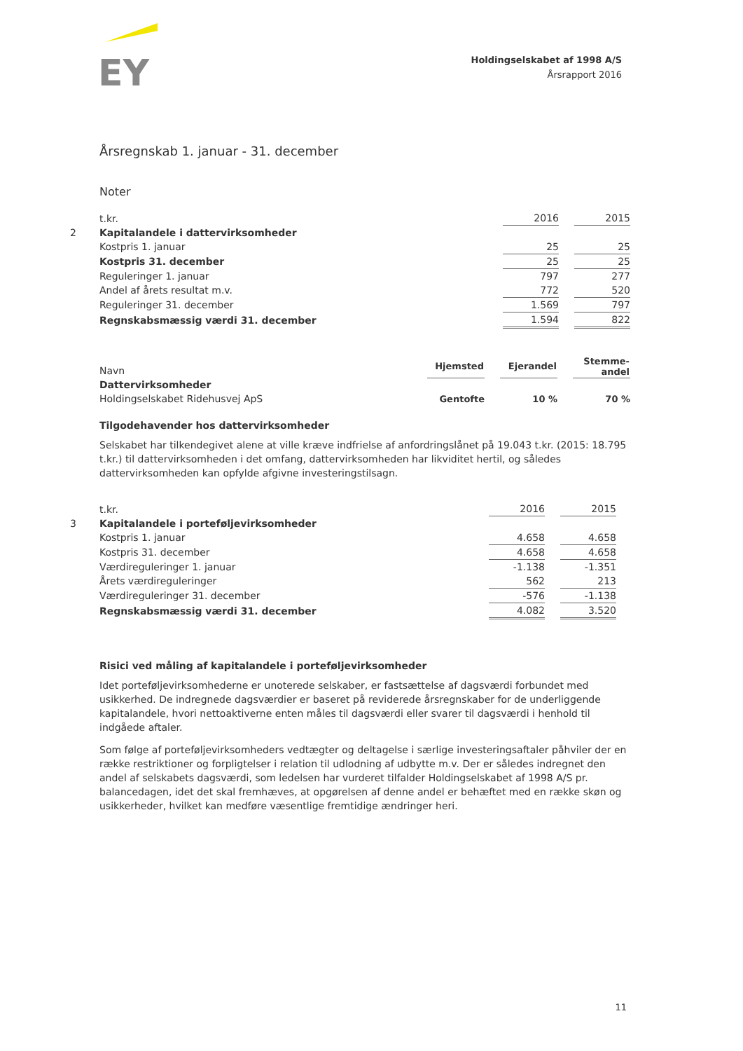EY
Holdingselskabet af 1998 A/S
Årsrapport 2016
Årsregnskab 1. januar - 31. december
Noter
| | t.kr. | 2016 | | 2015 |
| 2 | Kapitalandele i dattervirksomheder | | | |
| | Kostpris 1. januar | 25 | | 25 |
| | Kostpris 31. december | 25 | | 25 |
| | Reguleringer 1. januar | 797 | | 277 |
| | Andel af årets resultat m.v. | 772 | | 520 |
| | Reguleringer 31. december | 1.569 | | 797 |
| | Regnskabsmæssig værdi 31. december | 1.594 | | 822 |
| | Navn | Hjemsted | | Ejerandel | | Stemme- andel |
| | Dattervirksomheder | | | | | |
| | Holdingselskabet Ridehusvej ApS | Gentofte | | 10 % | | 70 % |
Tilgodehavender hos dattervirksomheder
Selskabet har tilkendegivet alene at ville kræve indfrielse af anfordringslånet på 19.043 t.kr. (2015: 18.795 t.kr.) til dattervirksomheden i det omfang, dattervirksomheden har likviditet hertil, og således dattervirksomheden kan opfylde afgivne investeringstilsagn.
| | t.kr. | 2016 | | 2015 |
| 3 | Kapitalandele i porteføljevirksomheder | | | |
| | Kostpris 1. januar | 4.658 | | 4.658 |
| | Kostpris 31. december | 4.658 | | 4.658 |
| | Værdireguleringer 1. januar | -1.138 | | -1.351 |
| | Årets værdireguleringer | 562 | | 213 |
| | Værdireguleringer 31. december | -576 | | -1.138 |
| | Regnskabsmæssig værdi 31. december | 4.082 | | 3.520 |
Risici ved måling af kapitalandele i porteføljevirksomheder
Idet porteføljevirksomhederne er unoterede selskaber, er fastsættelse af dagsværdi forbundet med usikkerhed. De indregnede dagsværdier er baseret på reviderede årsregnskaber for de underliggende kapitalandele, hvori nettoaktiverne enten måles til dagsværdi eller svarer til dagsværdi i henhold til indgåede aftaler.
Som følge af porteføljevirksomheders vedtægter og deltagelse i særlige investeringsaftaler påhviler der en række restriktioner og forpligtelser i relation til udlodning af udbytte m.v. Der er således indregnet den andel af selskabets dagsværdi, som ledelsen har vurderet tilfalder Holdingselskabet af 1998 A/S pr. balancedagen, idet det skal fremhæves, at opgørelsen af denne andel er behæftet med en række skøn og usikkerheder, hvilket kan medføre væsentlige fremtidige ændringer heri.
11